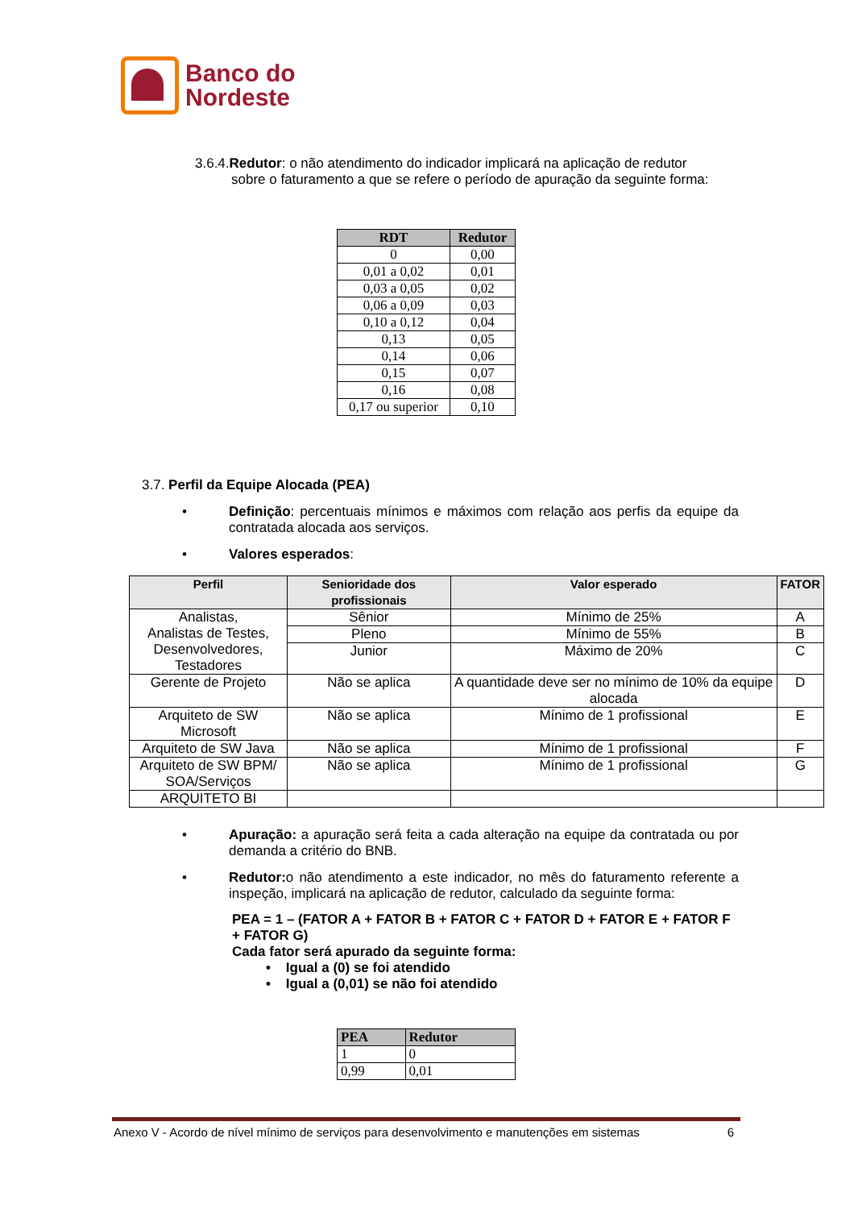Banco do
Nordeste
3.6.4.Redutor: o não atendimento do indicador implicará na aplicação de redutor
sobre o faturamento a que se refere o período de apuração da seguinte forma:
| RDT | Redutor |
| --- | --- |
| 0 | 0,00 |
| 0,01 a 0,02 | 0,01 |
| 0,03 a 0,05 | 0,02 |
| 0,06 a 0,09 | 0,03 |
| 0,10 a 0,12 | 0,04 |
| 0,13 | 0,05 |
| 0,14 | 0,06 |
| 0,15 | 0,07 |
| 0,16 | 0,08 |
| 0,17 ou superior | 0,10 |
3.7. Perfil da Equipe Alocada (PEA)
• Definição: percentuais mínimos e máximos com relação aos perfis da equipe da contratada alocada aos serviços.
• Valores esperados:
| Perfil | Senioridade dos profissionais | Valor esperado | FATOR |
| --- | --- | --- | --- |
| Analistas, Analistas de Testes, Desenvolvedores, Testadores | Sênior | Mínimo de 25% | A |
| | Pleno | Mínimo de 55% | B |
| | Junior | Máximo de 20% | C |
| Gerente de Projeto | Não se aplica | A quantidade deve ser no mínimo de 10% da equipe alocada | D |
| Arquiteto de SW Microsoft | Não se aplica | Mínimo de 1 profissional | E |
| Arquiteto de SW Java | Não se aplica | Mínimo de 1 profissional | F |
| Arquiteto de SW BPM/ SOA/Serviços | Não se aplica | Mínimo de 1 profissional | G |
| ARQUITETO BI | | | |
• Apuração: a apuração será feita a cada alteração na equipe da contratada ou por demanda a critério do BNB.
• Redutor: o não atendimento a este indicador, no mês do faturamento referente a inspeção, implicará na aplicação de redutor, calculado da seguinte forma:
PEA = 1 – (FATOR A + FATOR B + FATOR C + FATOR D + FATOR E + FATOR F + FATOR G)
Cada fator será apurado da seguinte forma:
• Igual a (0) se foi atendido
• Igual a (0,01) se não foi atendido
| PEA | Redutor |
| --- | --- |
| 1 | 0 |
| 0,99 | 0,01 |
Anexo V - Acordo de nível mínimo de serviços para desenvolvimento e manutenções em sistemas 6